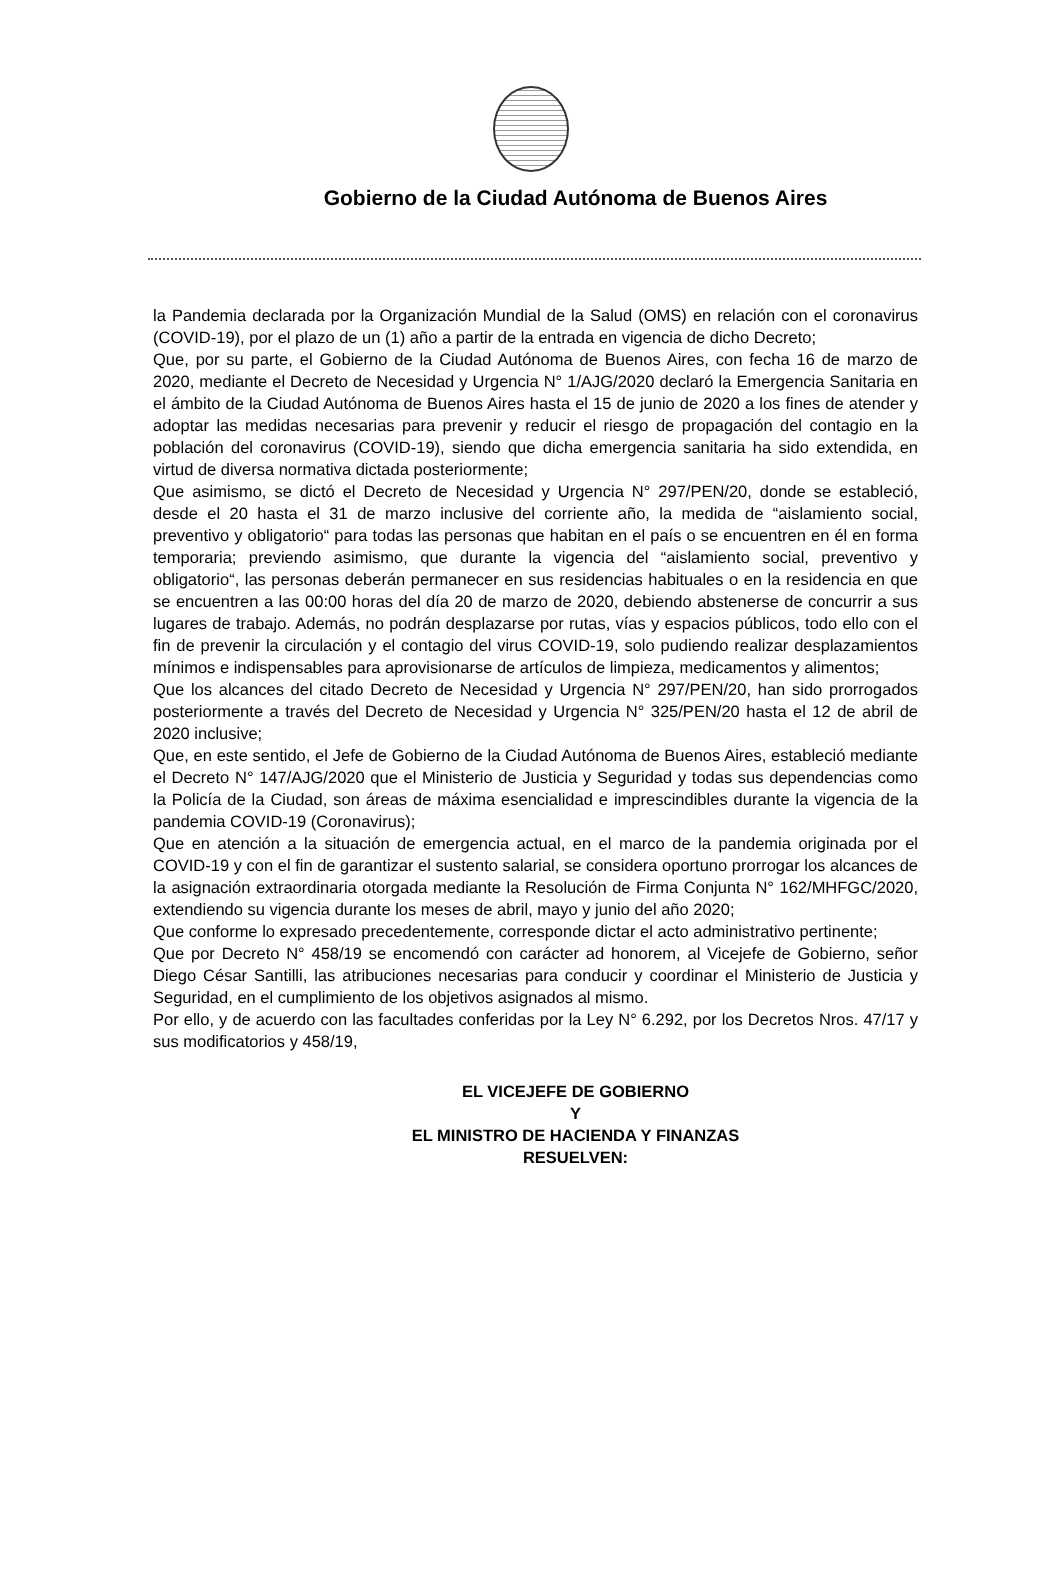Gobierno de la Ciudad Autónoma de Buenos Aires
la Pandemia declarada por la Organización Mundial de la Salud (OMS) en relación con el coronavirus (COVID-19), por el plazo de un (1) año a partir de la entrada en vigencia de dicho Decreto;
Que, por su parte, el Gobierno de la Ciudad Autónoma de Buenos Aires, con fecha 16 de marzo de 2020, mediante el Decreto de Necesidad y Urgencia N° 1/AJG/2020 declaró la Emergencia Sanitaria en el ámbito de la Ciudad Autónoma de Buenos Aires hasta el 15 de junio de 2020 a los fines de atender y adoptar las medidas necesarias para prevenir y reducir el riesgo de propagación del contagio en la población del coronavirus (COVID-19), siendo que dicha emergencia sanitaria ha sido extendida, en virtud de diversa normativa dictada posteriormente;
Que asimismo, se dictó el Decreto de Necesidad y Urgencia N° 297/PEN/20, donde se estableció, desde el 20 hasta el 31 de marzo inclusive del corriente año, la medida de “aislamiento social, preventivo y obligatorio“ para todas las personas que habitan en el país o se encuentren en él en forma temporaria; previendo asimismo, que durante la vigencia del “aislamiento social, preventivo y obligatorio“, las personas deberán permanecer en sus residencias habituales o en la residencia en que se encuentren a las 00:00 horas del día 20 de marzo de 2020, debiendo abstenerse de concurrir a sus lugares de trabajo. Además, no podrán desplazarse por rutas, vías y espacios públicos, todo ello con el fin de prevenir la circulación y el contagio del virus COVID-19, solo pudiendo realizar desplazamientos mínimos e indispensables para aprovisionarse de artículos de limpieza, medicamentos y alimentos;
Que los alcances del citado Decreto de Necesidad y Urgencia N° 297/PEN/20, han sido prorrogados posteriormente a través del Decreto de Necesidad y Urgencia N° 325/PEN/20 hasta el 12 de abril de 2020 inclusive;
Que, en este sentido, el Jefe de Gobierno de la Ciudad Autónoma de Buenos Aires, estableció mediante el Decreto N° 147/AJG/2020 que el Ministerio de Justicia y Seguridad y todas sus dependencias como la Policía de la Ciudad, son áreas de máxima esencialidad e imprescindibles durante la vigencia de la pandemia COVID-19 (Coronavirus);
Que en atención a la situación de emergencia actual, en el marco de la pandemia originada por el COVID-19 y con el fin de garantizar el sustento salarial, se considera oportuno prorrogar los alcances de la asignación extraordinaria otorgada mediante la Resolución de Firma Conjunta N° 162/MHFGC/2020, extendiendo su vigencia durante los meses de abril, mayo y junio del año 2020;
Que conforme lo expresado precedentemente, corresponde dictar el acto administrativo pertinente;
Que por Decreto N° 458/19 se encomendó con carácter ad honorem, al Vicejefe de Gobierno, señor Diego César Santilli, las atribuciones necesarias para conducir y coordinar el Ministerio de Justicia y Seguridad, en el cumplimiento de los objetivos asignados al mismo.
Por ello, y de acuerdo con las facultades conferidas por la Ley N° 6.292, por los Decretos Nros. 47/17 y sus modificatorios y 458/19,
EL VICEJEFE DE GOBIERNO
Y
EL MINISTRO DE HACIENDA Y FINANZAS
RESUELVEN: